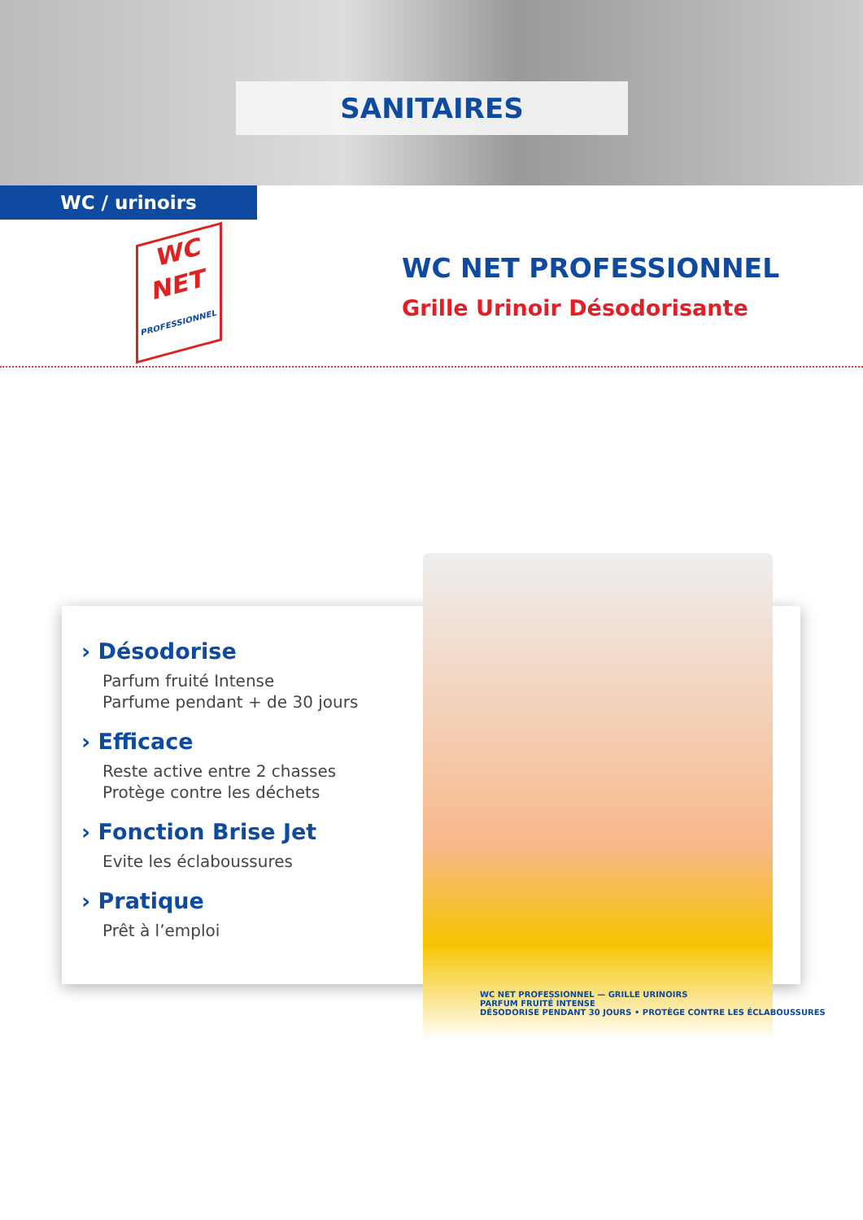SANITAIRES
WC / urinoirs
WC
NET
PROFESSIONNEL
WC NET PROFESSIONNEL
Grille Urinoir Désodorisante
› Désodorise
Parfum fruité Intense
Parfume pendant + de 30 jours
› Efficace
Reste active entre 2 chasses
Protège contre les déchets
› Fonction Brise Jet
Evite les éclaboussures
› Pratique
Prêt à l’emploi
WC NET PROFESSIONNEL — GRILLE URINOIRS
PARFUM FRUITÉ INTENSE
DÉSODORISE PENDANT 30 JOURS • PROTÈGE CONTRE LES ÉCLABOUSSURES